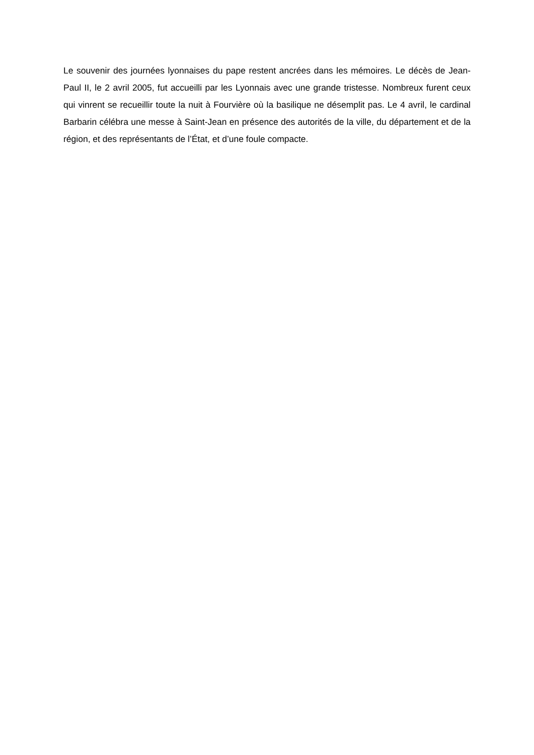Le souvenir des journées lyonnaises du pape restent ancrées dans les mémoires. Le décès de Jean-Paul II, le 2 avril 2005, fut accueilli par les Lyonnais avec une grande tristesse. Nombreux furent ceux qui vinrent se recueillir toute la nuit à Fourvière où la basilique ne désemplit pas. Le 4 avril, le cardinal Barbarin célébra une messe à Saint-Jean en présence des autorités de la ville, du département et de la région, et des représentants de l’État, et d’une foule compacte.